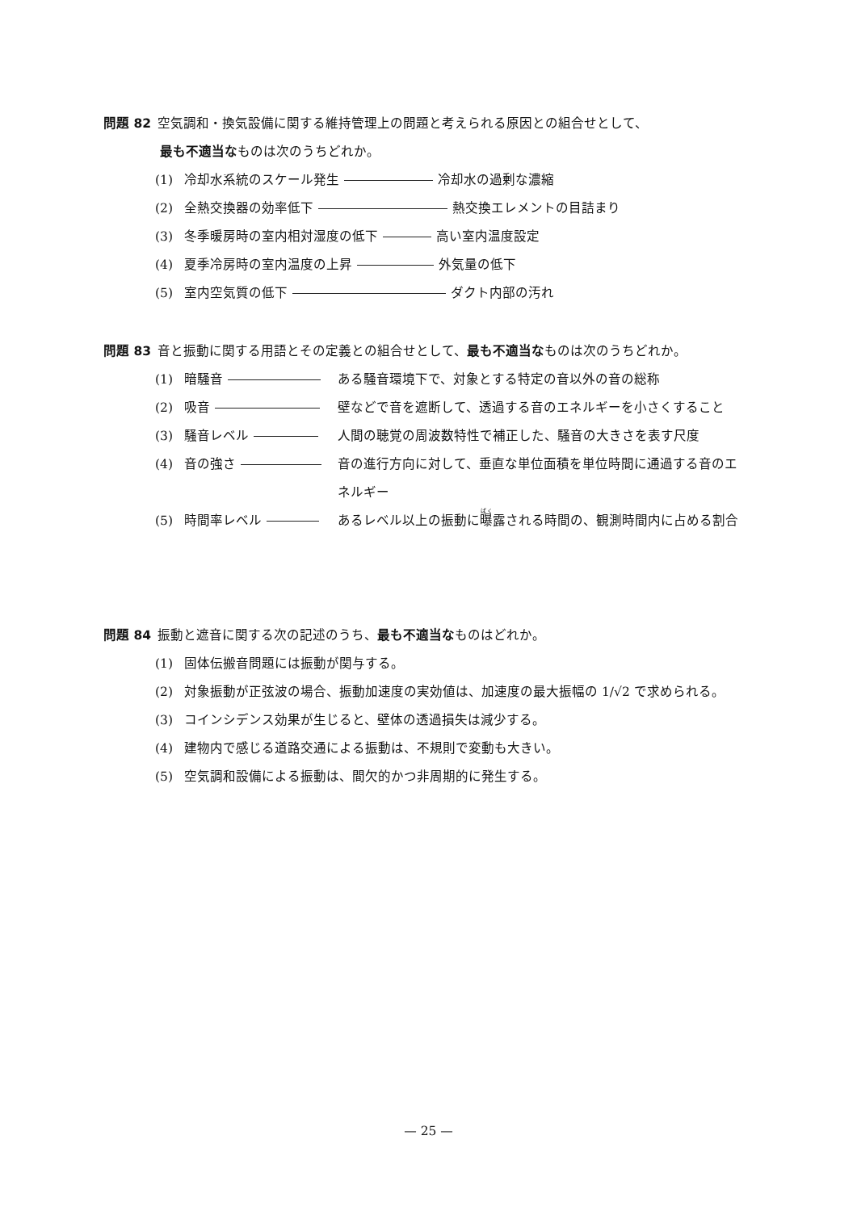問題 82 空気調和・換気設備に関する維持管理上の問題と考えられる原因との組合せとして、
最も不適当なものは次のうちどれか。
(1) 冷却水系統のスケール発生 冷却水の過剰な濃縮
(2) 全熱交換器の効率低下 熱交換エレメントの目詰まり
(3) 冬季暖房時の室内相対湿度の低下 高い室内温度設定
(4) 夏季冷房時の室内温度の上昇 外気量の低下
(5) 室内空気質の低下 ダクト内部の汚れ
問題 83 音と振動に関する用語とその定義との組合せとして、最も不適当なものは次のうちどれか。
(1) 暗騒音 ある騒音環境下で、対象とする特定の音以外の音の総称
(2) 吸音 壁などで音を遮断して、透過する音のエネルギーを小さくすること
(3) 騒音レベル 人間の聴覚の周波数特性で補正した、騒音の大きさを表す尺度
(4) 音の強さ 音の進行方向に対して、垂直な単位面積を単位時間に通過する音のエネルギー
(5) 時間率レベル あるレベル以上の振動に曝露される時間の、観測時間内に占める割合
問題 84 振動と遮音に関する次の記述のうち、最も不適当なものはどれか。
(1) 固体伝搬音問題には振動が関与する。
(2) 対象振動が正弦波の場合、振動加速度の実効値は、加速度の最大振幅の 1/√2 で求められる。
(3) コインシデンス効果が生じると、壁体の透過損失は減少する。
(4) 建物内で感じる道路交通による振動は、不規則で変動も大きい。
(5) 空気調和設備による振動は、間欠的かつ非周期的に発生する。
— 25 —